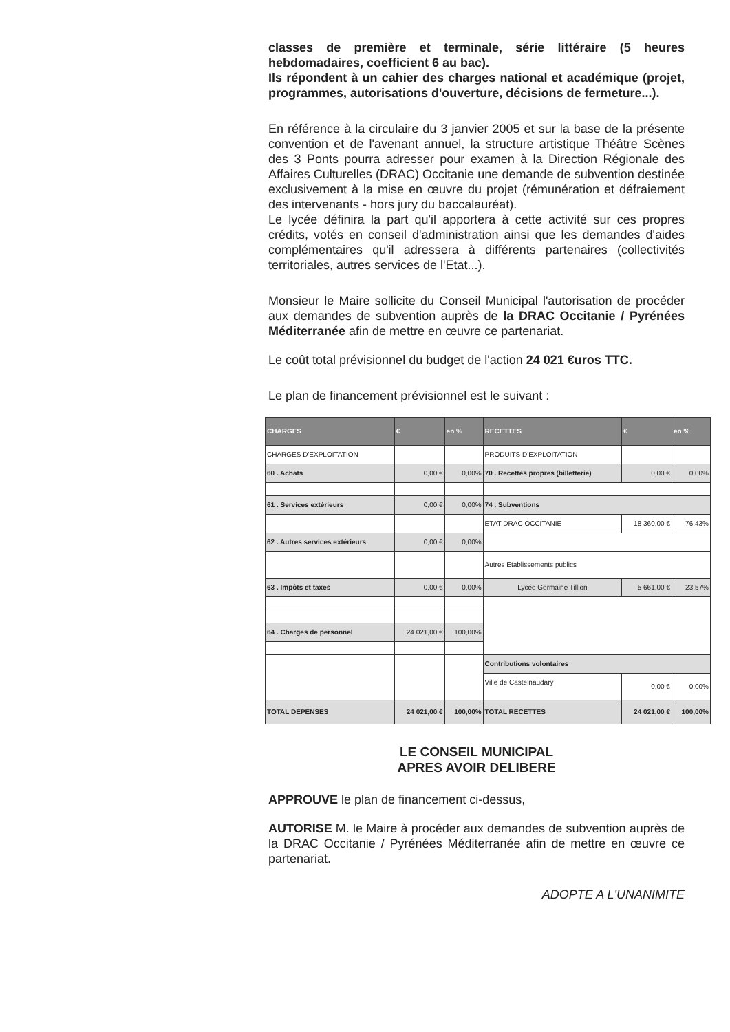classes de première et terminale, série littéraire (5 heures hebdomadaires, coefficient 6 au bac).
Ils répondent à un cahier des charges national et académique (projet, programmes, autorisations d'ouverture, décisions de fermeture...).
En référence à la circulaire du 3 janvier 2005 et sur la base de la présente convention et de l'avenant annuel, la structure artistique Théâtre Scènes des 3 Ponts pourra adresser pour examen à la Direction Régionale des Affaires Culturelles (DRAC) Occitanie une demande de subvention destinée exclusivement à la mise en œuvre du projet (rémunération et défraiement des intervenants - hors jury du baccalauréat).
Le lycée définira la part qu'il apportera à cette activité sur ces propres crédits, votés en conseil d'administration ainsi que les demandes d'aides complémentaires qu'il adressera à différents partenaires (collectivités territoriales, autres services de l'Etat...).
Monsieur le Maire sollicite du Conseil Municipal l'autorisation de procéder aux demandes de subvention auprès de la DRAC Occitanie / Pyrénées Méditerranée afin de mettre en œuvre ce partenariat.
Le coût total prévisionnel du budget de l'action 24 021 €uros TTC.
Le plan de financement prévisionnel est le suivant :
| CHARGES | € | en % | RECETTES | € | en % |
| --- | --- | --- | --- | --- | --- |
| CHARGES D'EXPLOITATION | | | PRODUITS D'EXPLOITATION | | |
| 60 . Achats | 0,00 € | 0,00% | 70 . Recettes propres (billetterie) | 0,00 € | 0,00% |
| 61 . Services extérieurs | 0,00 € | 0,00% | 74 . Subventions | | |
| | | | ETAT DRAC OCCITANIE | 18 360,00 € | 76,43% |
| 62 . Autres services extérieurs | 0,00 € | 0,00% | | | |
| | | | Autres Etablissements publics | | |
| 63 . Impôts et taxes | 0,00 € | 0,00% | Lycée Germaine Tillion | 5 661,00 € | 23,57% |
| 64 . Charges de personnel | 24 021,00 € | 100,00% | | | |
| | | | Contributions volontaires | | |
| | | | Ville de Castelnaudary | 0,00 € | 0,00% |
| TOTAL DEPENSES | 24 021,00 € | 100,00% | TOTAL RECETTES | 24 021,00 € | 100,00% |
LE CONSEIL MUNICIPAL
APRES AVOIR DELIBERE
APPROUVE le plan de financement ci-dessus,
AUTORISE M. le Maire à procéder aux demandes de subvention auprès de la DRAC Occitanie / Pyrénées Méditerranée afin de mettre en œuvre ce partenariat.
ADOPTE A L'UNANIMITE